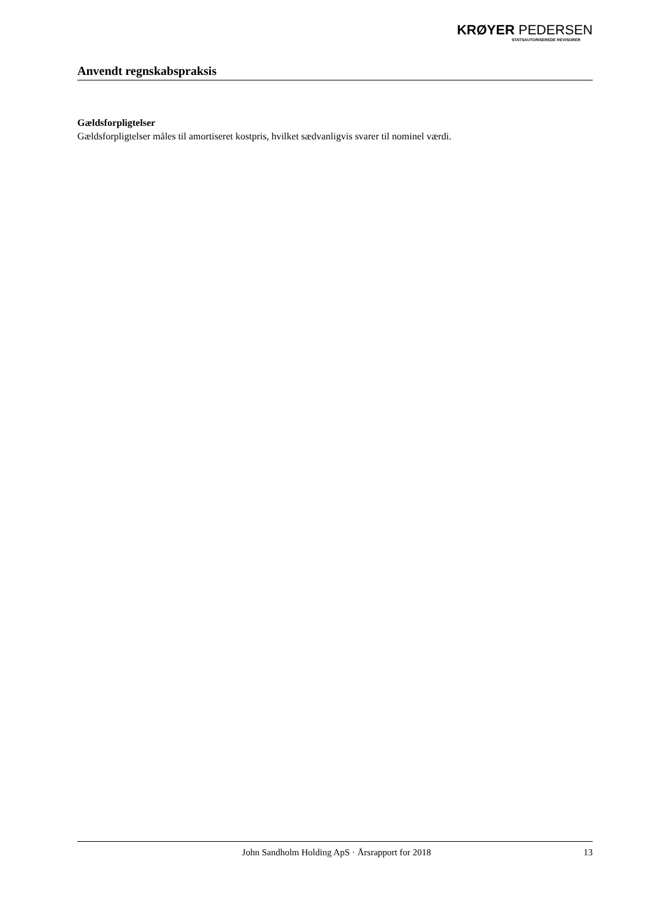KRØYER PEDERSEN
STATSAUTORISEREDE REVISORER
Anvendt regnskabspraksis
Gældsforpligtelser
Gældsforpligtelser måles til amortiseret kostpris, hvilket sædvanligvis svarer til nominel værdi.
John Sandholm Holding ApS · Årsrapport for 2018 13